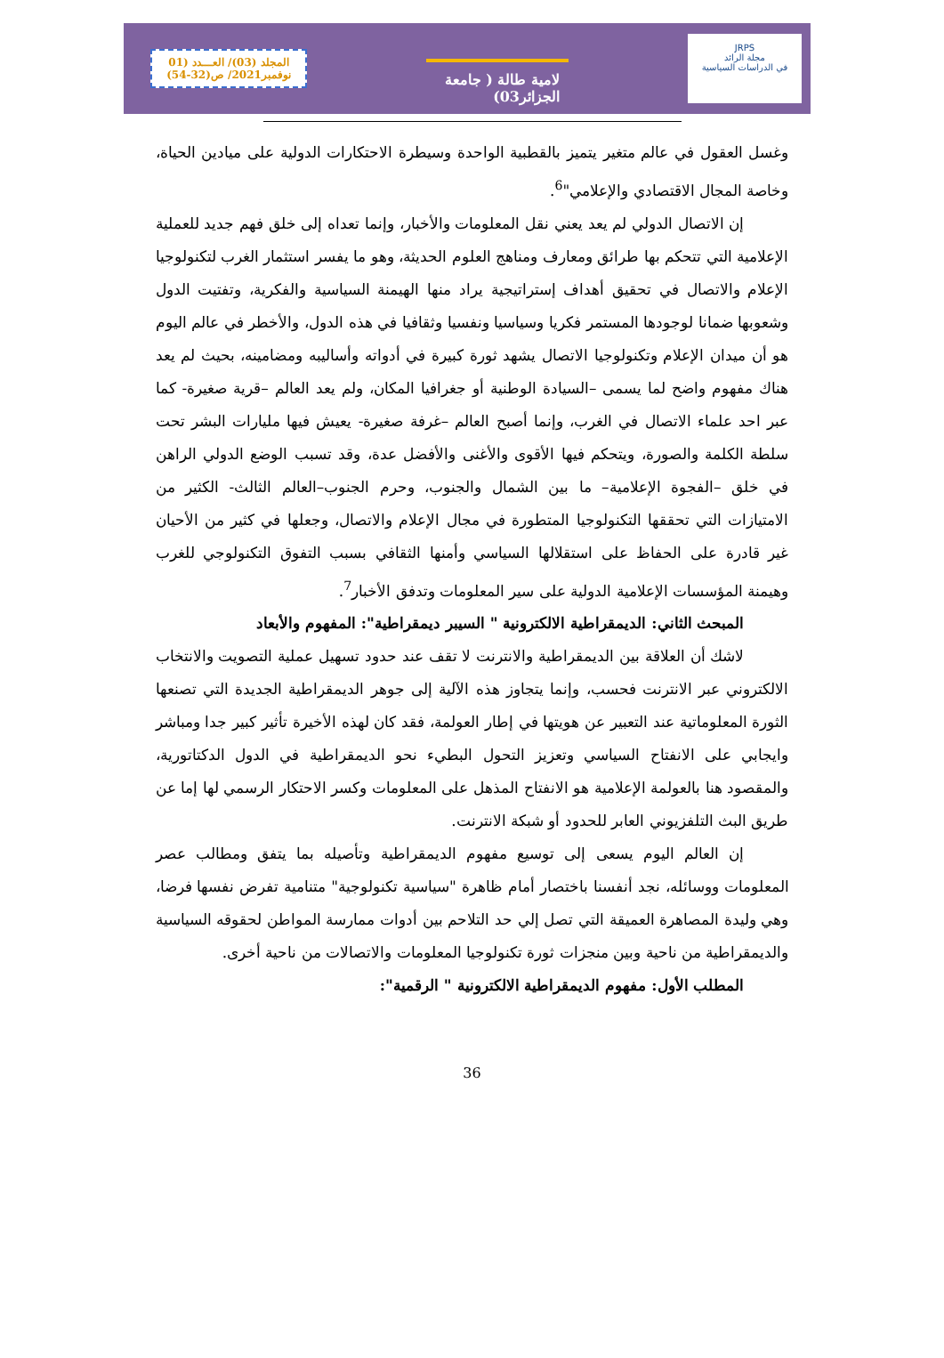JRPS
مجلة الرائد
في الدراسات السياسية
لامية طالة ( جامعة الجزائر03)
المجلد (03)/ العـــدد (01
نوفمبر2021/ ص(32-54)
وغسل العقول في عالم متغير يتميز بالقطبية الواحدة وسيطرة الاحتكارات الدولية على ميادين الحياة، وخاصة المجال الاقتصادي والإعلامي"<sup>6</sup>.
إن الاتصال الدولي لم يعد يعني نقل المعلومات والأخبار، وإنما تعداه إلى خلق فهم جديد للعملية الإعلامية التي تتحكم بها طرائق ومعارف ومناهج العلوم الحديثة، وهو ما يفسر استثمار الغرب لتكنولوجيا الإعلام والاتصال في تحقيق أهداف إستراتيجية يراد منها الهيمنة السياسية والفكرية، وتفتيت الدول وشعوبها ضمانا لوجودها المستمر فكريا وسياسيا ونفسيا وثقافيا في هذه الدول، والأخطر في عالم اليوم هو أن ميدان الإعلام وتكنولوجيا الاتصال يشهد ثورة كبيرة في أدواته وأساليبه ومضامينه، بحيث لم يعد هناك مفهوم واضح لما يسمى –السيادة الوطنية أو جغرافيا المكان، ولم يعد العالم –قرية صغيرة- كما عبر احد علماء الاتصال في الغرب، وإنما أصبح العالم –غرفة صغيرة- يعيش فيها مليارات البشر تحت سلطة الكلمة والصورة، ويتحكم فيها الأقوى والأغنى والأفضل عدة، وقد تسبب الوضع الدولي الراهن في خلق –الفجوة الإعلامية– ما بين الشمال والجنوب، وحرم الجنوب–العالم الثالث- الكثير من الامتيازات التي تحققها التكنولوجيا المتطورة في مجال الإعلام والاتصال، وجعلها في كثير من الأحيان غير قادرة على الحفاظ على استقلالها السياسي وأمنها الثقافي بسبب التفوق التكنولوجي للغرب وهيمنة المؤسسات الإعلامية الدولية على سير المعلومات وتدفق الأخبار<sup>7</sup>.
المبحث الثاني: الديمقراطية الالكترونية " السيبر ديمقراطية": المفهوم والأبعاد
لاشك أن العلاقة بين الديمقراطية والانترنت لا تقف عند حدود تسهيل عملية التصويت والانتخاب الالكتروني عبر الانترنت فحسب، وإنما يتجاوز هذه الآلية إلى جوهر الديمقراطية الجديدة التي تصنعها الثورة المعلوماتية عند التعبير عن هويتها في إطار العولمة، فقد كان لهذه الأخيرة تأثير كبير جدا ومباشر وايجابي على الانفتاح السياسي وتعزيز التحول البطيء نحو الديمقراطية في الدول الدكتاتورية، والمقصود هنا بالعولمة الإعلامية هو الانفتاح المذهل على المعلومات وكسر الاحتكار الرسمي لها إما عن طريق البث التلفزيوني العابر للحدود أو شبكة الانترنت.
إن العالم اليوم يسعى إلى توسيع مفهوم الديمقراطية وتأصيله بما يتفق ومطالب عصر المعلومات ووسائله، نجد أنفسنا باختصار أمام ظاهرة "سياسية تكنولوجية" متنامية تفرض نفسها فرضا، وهي وليدة المصاهرة العميقة التي تصل إلي حد التلاحم بين أدوات ممارسة المواطن لحقوقه السياسية والديمقراطية من ناحية وبين منجزات ثورة تكنولوجيا المعلومات والاتصالات من ناحية أخرى.
المطلب الأول: مفهوم الديمقراطية الالكترونية " الرقمية":
36